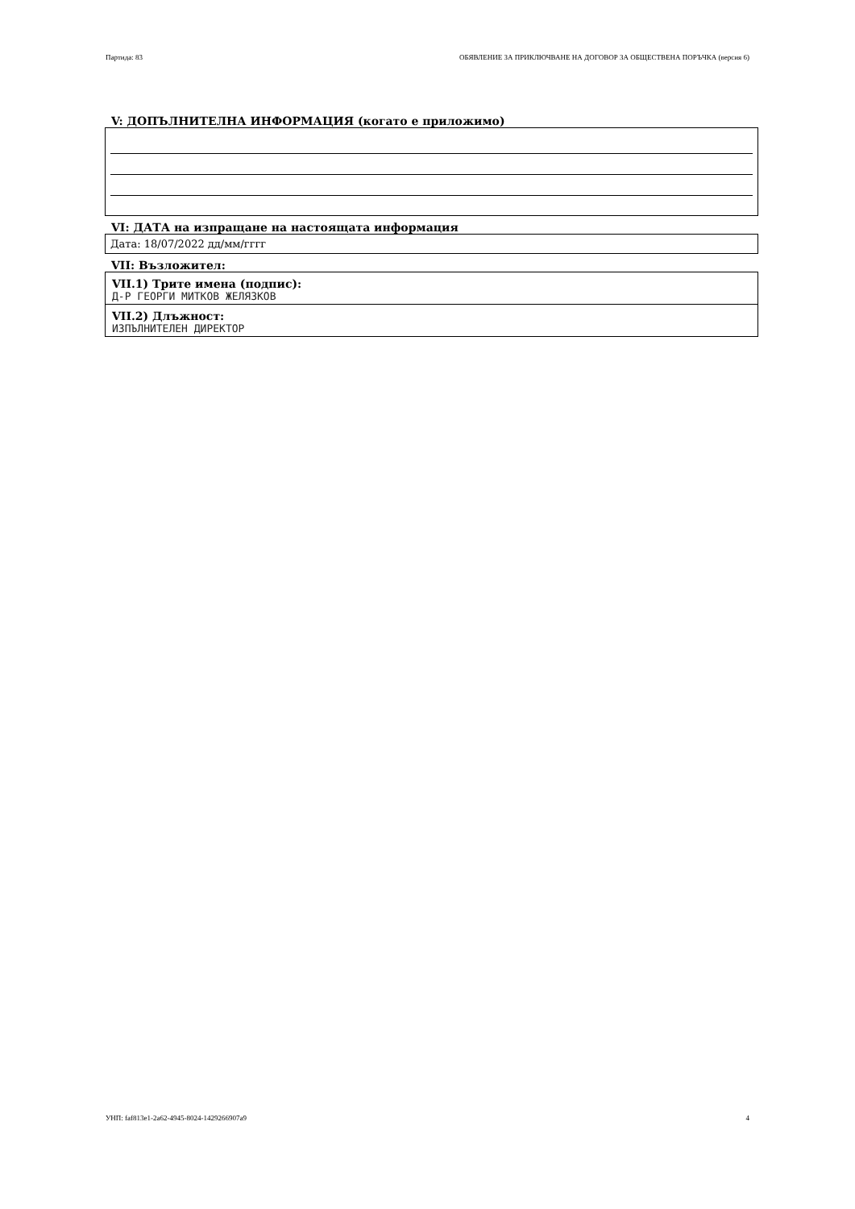Партида: 83 ОБЯВЛЕНИЕ ЗА ПРИКЛЮЧВАНЕ НА ДОГОВОР ЗА ОБЩЕСТВЕНА ПОРЪЧКА (версия 6)
V: ДОПЪЛНИТЕЛНА ИНФОРМАЦИЯ (когато е приложимо)
VI: ДАТА на изпращане на настоящата информация
Дата: 18/07/2022 дд/мм/гггг
VII: Възложител:
VII.1) Трите имена (подпис):
Д-Р ГЕОРГИ МИТКОВ ЖЕЛЯЗКОВ
VII.2) Длъжност:
ИЗПЪЛНИТЕЛЕН ДИРЕКТОР
УНП: faf813e1-2a62-4945-8024-1429266907a9 4